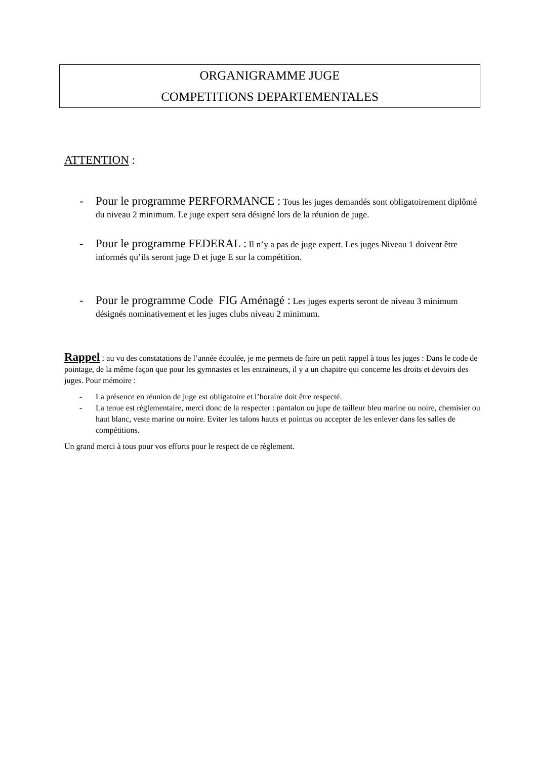ORGANIGRAMME JUGE
COMPETITIONS DEPARTEMENTALES
ATTENTION :
- Pour le programme PERFORMANCE : Tous les juges demandés sont obligatoirement diplômé du niveau 2 minimum. Le juge expert sera désigné lors de la réunion de juge.
- Pour le programme FEDERAL : Il n’y a pas de juge expert. Les juges Niveau 1 doivent être informés qu’ils seront juge D et juge E sur la compétition.
- Pour le programme Code FIG Aménagé : Les juges experts seront de niveau 3 minimum désignés nominativement et les juges clubs niveau 2 minimum.
Rappel : au vu des constatations de l’année écoulée, je me permets de faire un petit rappel à tous les juges : Dans le code de pointage, de la même façon que pour les gymnastes et les entraineurs, il y a un chapitre qui concerne les droits et devoirs des juges. Pour mémoire :
- La présence en réunion de juge est obligatoire et l’horaire doit être respecté.
- La tenue est règlementaire, merci donc de la respecter : pantalon ou jupe de tailleur bleu marine ou noire, chemisier ou haut blanc, veste marine ou noire. Eviter les talons hauts et pointus ou accepter de les enlever dans les salles de compétitions.
Un grand merci à tous pour vos efforts pour le respect de ce règlement.